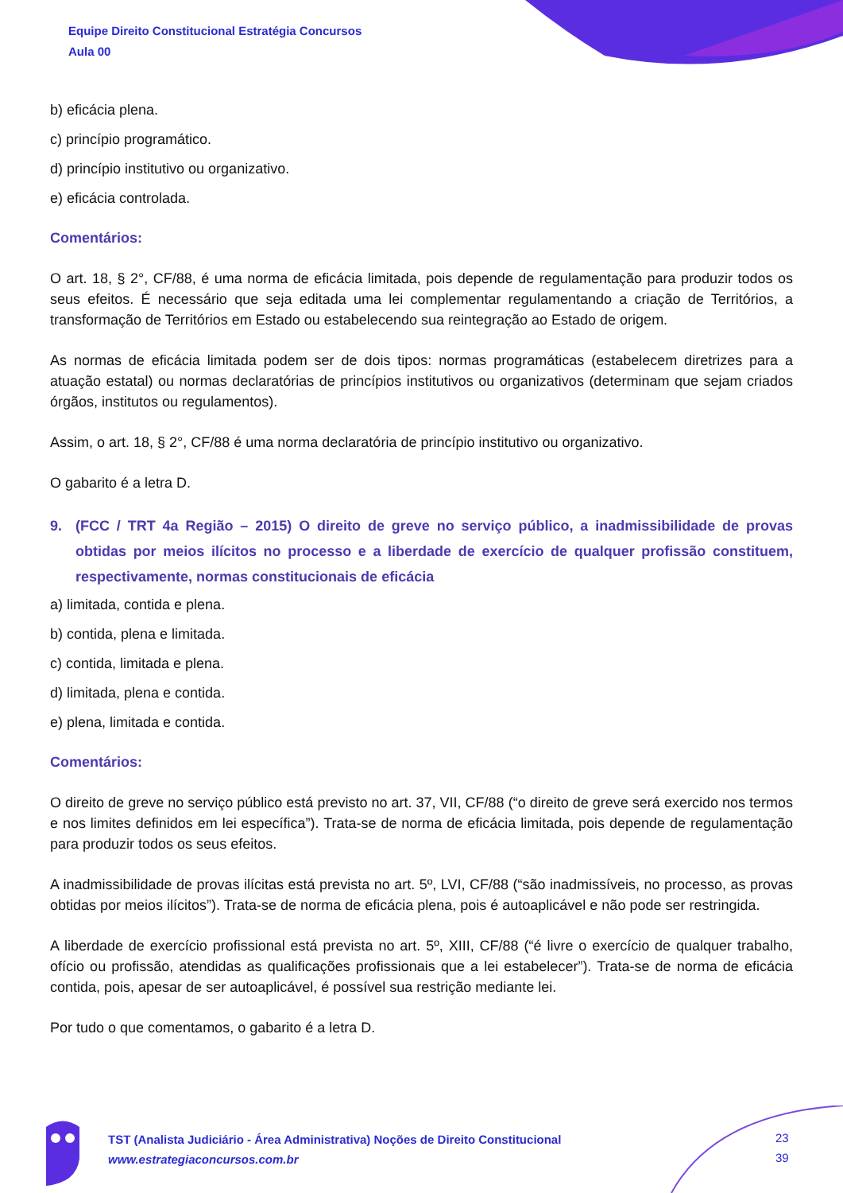Equipe Direito Constitucional Estratégia Concursos
Aula 00
b) eficácia plena.
c) princípio programático.
d) princípio institutivo ou organizativo.
e) eficácia controlada.
Comentários:
O art. 18, § 2°, CF/88, é uma norma de eficácia limitada, pois depende de regulamentação para produzir todos os seus efeitos. É necessário que seja editada uma lei complementar regulamentando a criação de Territórios, a transformação de Territórios em Estado ou estabelecendo sua reintegração ao Estado de origem.
As normas de eficácia limitada podem ser de dois tipos: normas programáticas (estabelecem diretrizes para a atuação estatal) ou normas declaratórias de princípios institutivos ou organizativos (determinam que sejam criados órgãos, institutos ou regulamentos).
Assim, o art. 18, § 2°, CF/88 é uma norma declaratória de princípio institutivo ou organizativo.
O gabarito é a letra D.
9. (FCC / TRT 4a Região – 2015) O direito de greve no serviço público, a inadmissibilidade de provas obtidas por meios ilícitos no processo e a liberdade de exercício de qualquer profissão constituem, respectivamente, normas constitucionais de eficácia
a) limitada, contida e plena.
b) contida, plena e limitada.
c) contida, limitada e plena.
d) limitada, plena e contida.
e) plena, limitada e contida.
Comentários:
O direito de greve no serviço público está previsto no art. 37, VII, CF/88 (“o direito de greve será exercido nos termos e nos limites definidos em lei específica”). Trata-se de norma de eficácia limitada, pois depende de regulamentação para produzir todos os seus efeitos.
A inadmissibilidade de provas ilícitas está prevista no art. 5º, LVI, CF/88 (“são inadmissíveis, no processo, as provas obtidas por meios ilícitos”). Trata-se de norma de eficácia plena, pois é autoaplicável e não pode ser restringida.
A liberdade de exercício profissional está prevista no art. 5º, XIII, CF/88 (“é livre o exercício de qualquer trabalho, ofício ou profissão, atendidas as qualificações profissionais que a lei estabelecer”). Trata-se de norma de eficácia contida, pois, apesar de ser autoaplicável, é possível sua restrição mediante lei.
Por tudo o que comentamos, o gabarito é a letra D.
TST (Analista Judiciário - Área Administrativa) Noções de Direito Constitucional
www.estrategiaconcursos.com.br
23
39